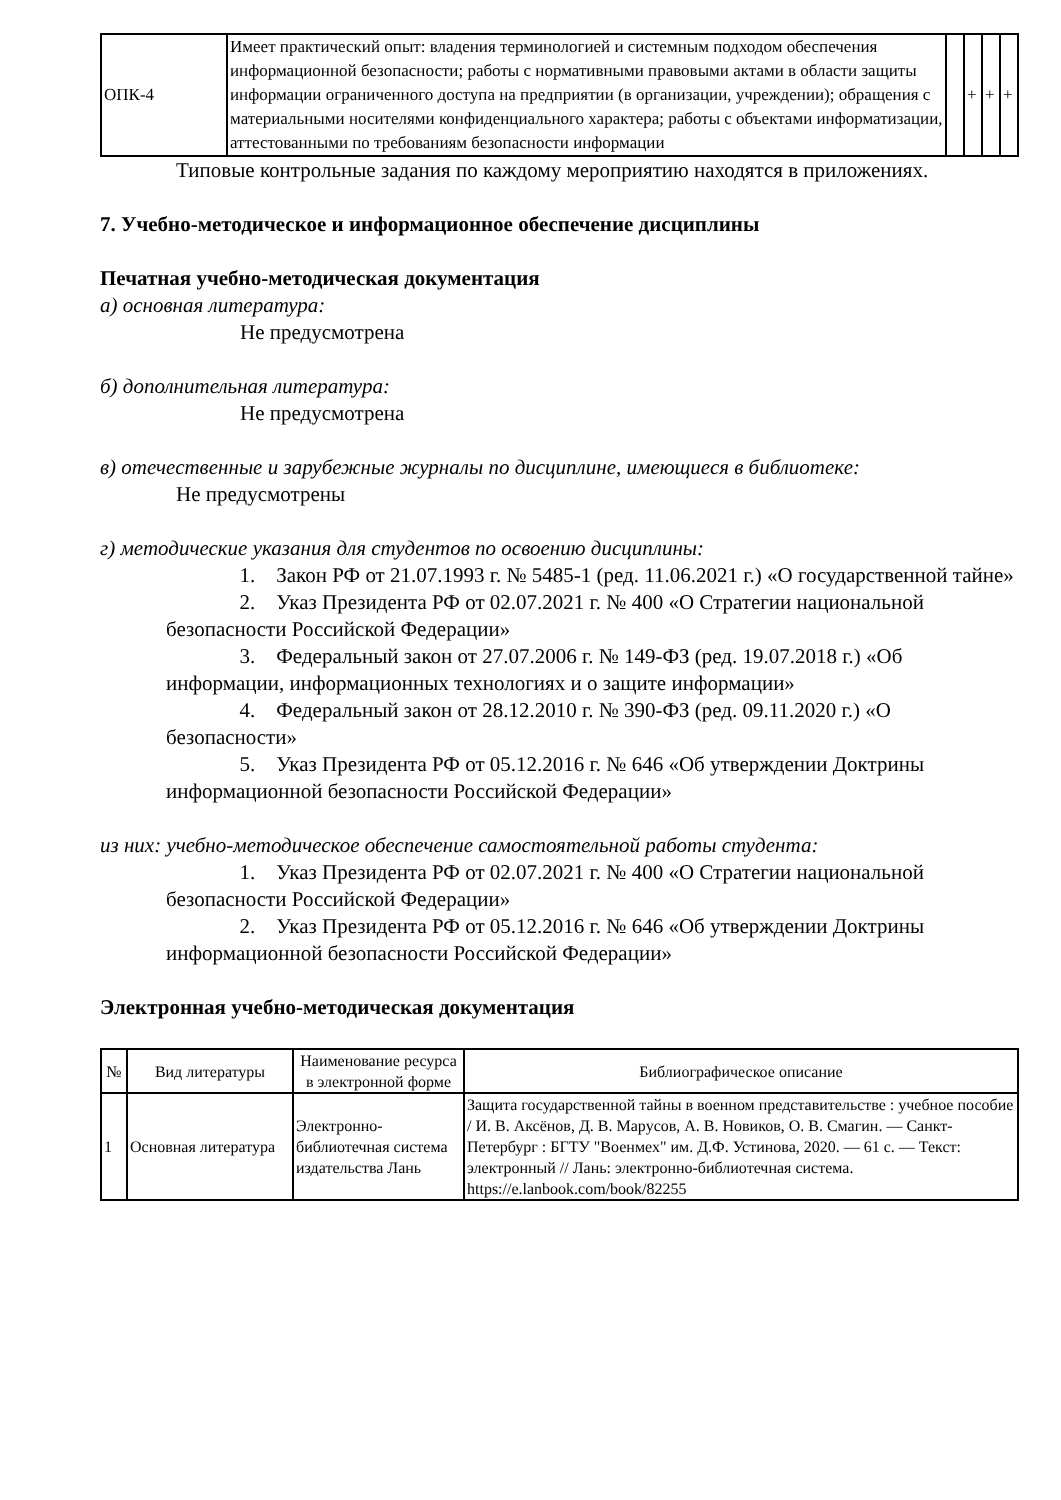| ОПК-4 | Имеет практический опыт: владения терминологией и системным подходом обеспечения информационной безопасности; работы с нормативными правовыми актами в области защиты информации ограниченного доступа на предприятии (в организации, учреждении); обращения с материальными носителями конфиденциального характера; работы с объектами информатизации, аттестованными по требованиям безопасности информации | | + | + | + |
Типовые контрольные задания по каждому мероприятию находятся в приложениях.
7. Учебно-методическое и информационное обеспечение дисциплины
Печатная учебно-методическая документация
а) основная литература:
Не предусмотрена
б) дополнительная литература:
Не предусмотрена
в) отечественные и зарубежные журналы по дисциплине, имеющиеся в библиотеке:
Не предусмотрены
г) методические указания для студентов по освоению дисциплины:
1. Закон РФ от 21.07.1993 г. № 5485-1 (ред. 11.06.2021 г.) «О государственной тайне»
2. Указ Президента РФ от 02.07.2021 г. № 400 «О Стратегии национальной безопасности Российской Федерации»
3. Федеральный закон от 27.07.2006 г. № 149-ФЗ (ред. 19.07.2018 г.) «Об информации, информационных технологиях и о защите информации»
4. Федеральный закон от 28.12.2010 г. № 390-ФЗ (ред. 09.11.2020 г.) «О безопасности»
5. Указ Президента РФ от 05.12.2016 г. № 646 «Об утверждении Доктрины информационной безопасности Российской Федерации»
из них: учебно-методическое обеспечение самостоятельной работы студента:
1. Указ Президента РФ от 02.07.2021 г. № 400 «О Стратегии национальной безопасности Российской Федерации»
2. Указ Президента РФ от 05.12.2016 г. № 646 «Об утверждении Доктрины информационной безопасности Российской Федерации»
Электронная учебно-методическая документация
| № | Вид литературы | Наименование ресурса в электронной форме | Библиографическое описание |
| --- | --- | --- | --- |
| 1 | Основная литература | Электронно-библиотечная система издательства Лань | Защита государственной тайны в военном представительстве : учебное пособие / И. В. Аксёнов, Д. В. Марусов, А. В. Новиков, О. В. Смагин. — Санкт-Петербург : БГТУ "Военмех" им. Д.Ф. Устинова, 2020. — 61 с. — Текст: электронный // Лань: электронно-библиотечная система. https://e.lanbook.com/book/82255 |